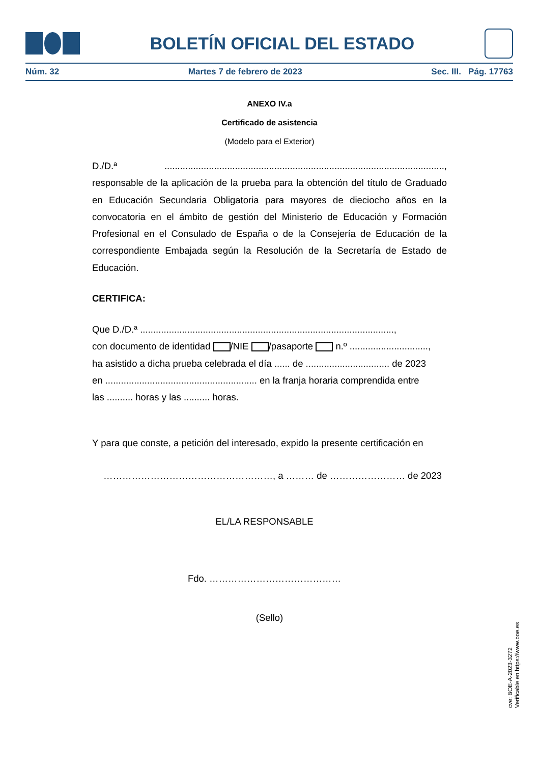BOLETÍN OFICIAL DEL ESTADO
Núm. 32 Martes 7 de febrero de 2023 Sec. III. Pág. 17763
ANEXO IV.a
Certificado de asistencia
(Modelo para el Exterior)
D./D.ª ..........................................................................................................., responsable de la aplicación de la prueba para la obtención del título de Graduado en Educación Secundaria Obligatoria para mayores de dieciocho años en la convocatoria en el ámbito de gestión del Ministerio de Educación y Formación Profesional en el Consulado de España o de la Consejería de Educación de la correspondiente Embajada según la Resolución de la Secretaría de Estado de Educación.
CERTIFICA:
Que D./D.ª .................................................................................................,
con documento de identidad /NIE /pasaporte n.º ..............................,
ha asistido a dicha prueba celebrada el día ...... de ................................ de 2023
en .......................................................... en la franja horaria comprendida entre
las .......... horas y las .......... horas.
Y para que conste, a petición del interesado, expido la presente certificación en
………………………………………………, a ……… de …………………… de 2023
EL/LA RESPONSABLE
Fdo. ……………………………………
(Sello)
cve: BOE-A-2023-3272
Verificable en https://www.boe.es